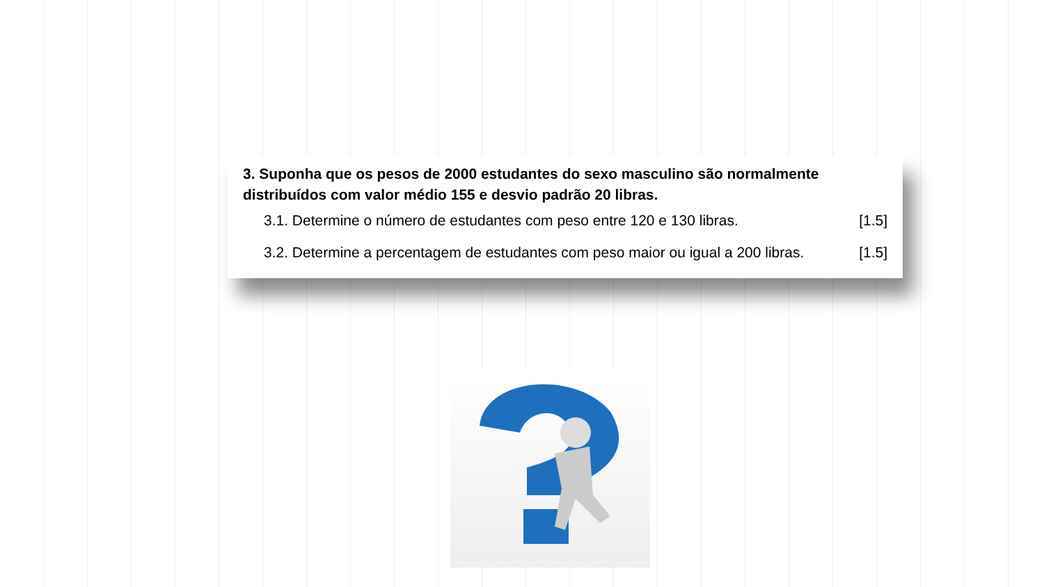3. Suponha que os pesos de 2000 estudantes do sexo masculino são normalmente distribuídos com valor médio 155 e desvio padrão 20 libras.
3.1. Determine o número de estudantes com peso entre 120 e 130 libras. [1.5]
3.2. Determine a percentagem de estudantes com peso maior ou igual a 200 libras. [1.5]